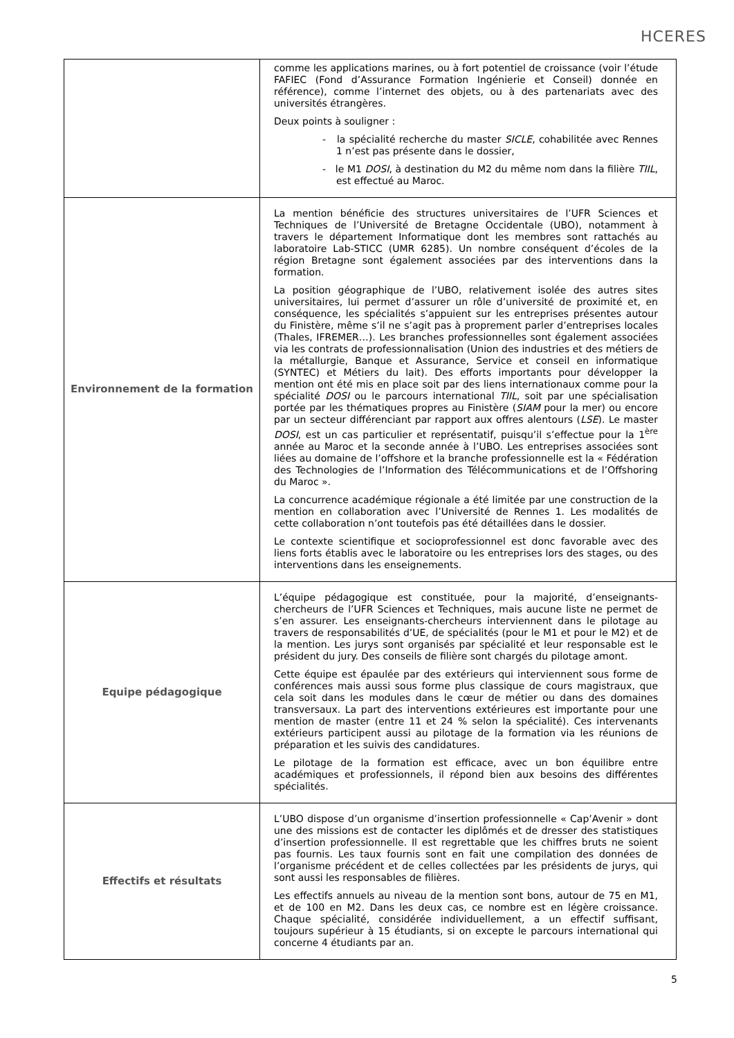HCERES
| | comme les applications marines, ou à fort potentiel de croissance (voir l’étude FAFIEC (Fond d’Assurance Formation Ingénierie et Conseil) donnée en référence), comme l’internet des objets, ou à des partenariats avec des universités étrangères. Deux points à souligner : - la spécialité recherche du master SICLE , cohabilitée avec Rennes 1 n’est pas présente dans le dossier, - le M1 DOSI , à destination du M2 du même nom dans la filière TIIL , est effectué au Maroc. |
| Environnement de la formation | La mention bénéficie des structures universitaires de l’UFR Sciences et Techniques de l’Université de Bretagne Occidentale (UBO), notamment à travers le département Informatique dont les membres sont rattachés au laboratoire Lab-STICC (UMR 6285). Un nombre conséquent d’écoles de la région Bretagne sont également associées par des interventions dans la formation. La position géographique de l’UBO, relativement isolée des autres sites universitaires, lui permet d’assurer un rôle d’université de proximité et, en conséquence, les spécialités s’appuient sur les entreprises présentes autour du Finistère, même s’il ne s’agit pas à proprement parler d’entreprises locales (Thales, IFREMER…). Les branches professionnelles sont également associées via les contrats de professionnalisation (Union des industries et des métiers de la métallurgie, Banque et Assurance, Service et conseil en informatique (SYNTEC) et Métiers du lait). Des efforts importants pour développer la mention ont été mis en place soit par des liens internationaux comme pour la spécialité DOSI ou le parcours international TIIL , soit par une spécialisation portée par les thématiques propres au Finistère ( SIAM pour la mer) ou encore par un secteur différenciant par rapport aux offres alentours ( LSE ). Le master DOSI , est un cas particulier et représentatif, puisqu’il s’effectue pour la 1<sup>ère</sup> année au Maroc et la seconde année à l’UBO. Les entreprises associées sont liées au domaine de l’offshore et la branche professionnelle est la « Fédération des Technologies de l’Information des Télécommunications et de l’Offshoring du Maroc ». La concurrence académique régionale a été limitée par une construction de la mention en collaboration avec l’Université de Rennes 1. Les modalités de cette collaboration n’ont toutefois pas été détaillées dans le dossier. Le contexte scientifique et socioprofessionnel est donc favorable avec des liens forts établis avec le laboratoire ou les entreprises lors des stages, ou des interventions dans les enseignements. |
| Equipe pédagogique | L’équipe pédagogique est constituée, pour la majorité, d’enseignants-chercheurs de l’UFR Sciences et Techniques, mais aucune liste ne permet de s’en assurer. Les enseignants-chercheurs interviennent dans le pilotage au travers de responsabilités d’UE, de spécialités (pour le M1 et pour le M2) et de la mention. Les jurys sont organisés par spécialité et leur responsable est le président du jury. Des conseils de filière sont chargés du pilotage amont. Cette équipe est épaulée par des extérieurs qui interviennent sous forme de conférences mais aussi sous forme plus classique de cours magistraux, que cela soit dans les modules dans le cœur de métier ou dans des domaines transversaux. La part des interventions extérieures est importante pour une mention de master (entre 11 et 24 % selon la spécialité). Ces intervenants extérieurs participent aussi au pilotage de la formation via les réunions de préparation et les suivis des candidatures. Le pilotage de la formation est efficace, avec un bon équilibre entre académiques et professionnels, il répond bien aux besoins des différentes spécialités. |
| Effectifs et résultats | L’UBO dispose d’un organisme d’insertion professionnelle « Cap’Avenir » dont une des missions est de contacter les diplômés et de dresser des statistiques d’insertion professionnelle. Il est regrettable que les chiffres bruts ne soient pas fournis. Les taux fournis sont en fait une compilation des données de l’organisme précédent et de celles collectées par les présidents de jurys, qui sont aussi les responsables de filières. Les effectifs annuels au niveau de la mention sont bons, autour de 75 en M1, et de 100 en M2. Dans les deux cas, ce nombre est en légère croissance. Chaque spécialité, considérée individuellement, a un effectif suffisant, toujours supérieur à 15 étudiants, si on excepte le parcours international qui concerne 4 étudiants par an. |
5